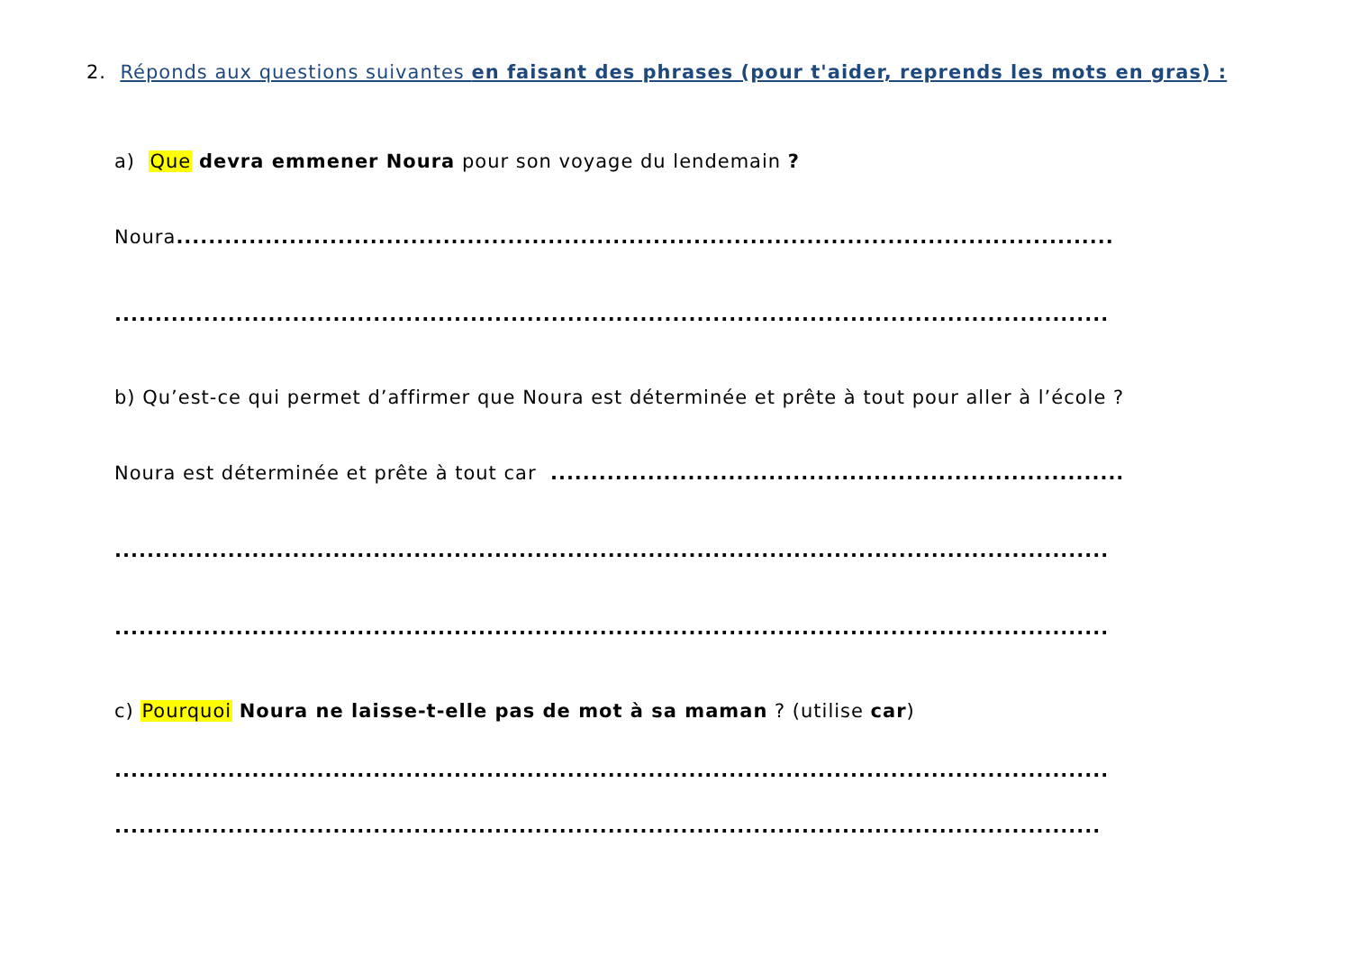2. Réponds aux questions suivantes en faisant des phrases (pour t'aider, reprends les mots en gras) :
a) Que devra emmener Noura pour son voyage du lendemain ?
Noura....................................................................................................................
...........................................................................................................................
b) Qu’est-ce qui permet d’affirmer que Noura est déterminée et prête à tout pour aller à l’école ?
Noura est déterminée et prête à tout car .......................................................................
...........................................................................................................................
...........................................................................................................................
c) Pourquoi Noura ne laisse-t-elle pas de mot à sa maman ? (utilise car)
...........................................................................................................................
..........................................................................................................................